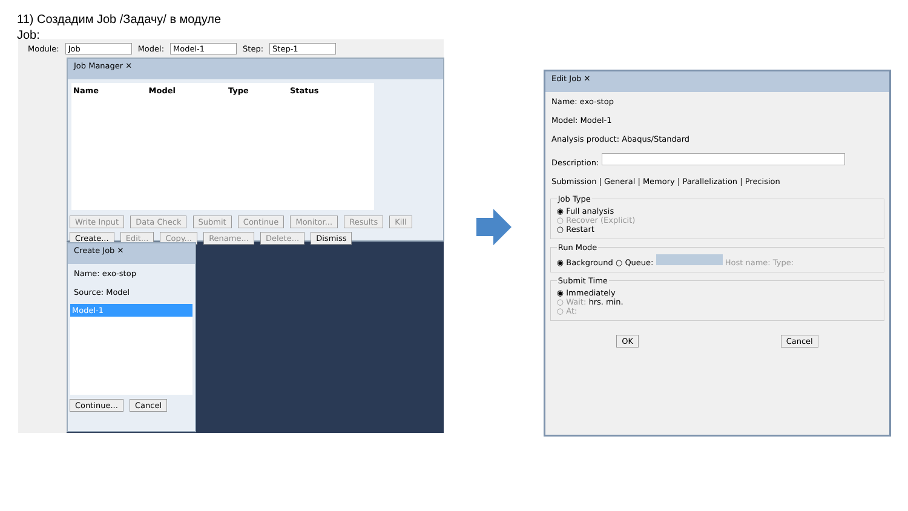11) Создадим Job /Задачу/ в модуле Job:
Module: Job Model: Model-1 Step: Step-1
Job Manager ✕
| Name | Model | Type | Status |
| --- | --- | --- | --- |
Write Input Data Check Submit Continue Monitor... Results Kill
Create... Edit... Copy... Rename... Delete... Dismiss
Create Job ✕
Name: exo-stop
Source: Model
Model-1
Continue... Cancel
Edit Job ✕
Name: exo-stop
Model: Model-1
Analysis product: Abaqus/Standard
Description:
Submission | General | Memory | Parallelization | Precision
Job Type◉ Full analysis
○ Recover (Explicit)
○ Restart Run Mode◉ Background ○ Queue: Host name: Type: Submit Time◉ Immediately
○ Wait: hrs. min.
○ At:
OK Cancel